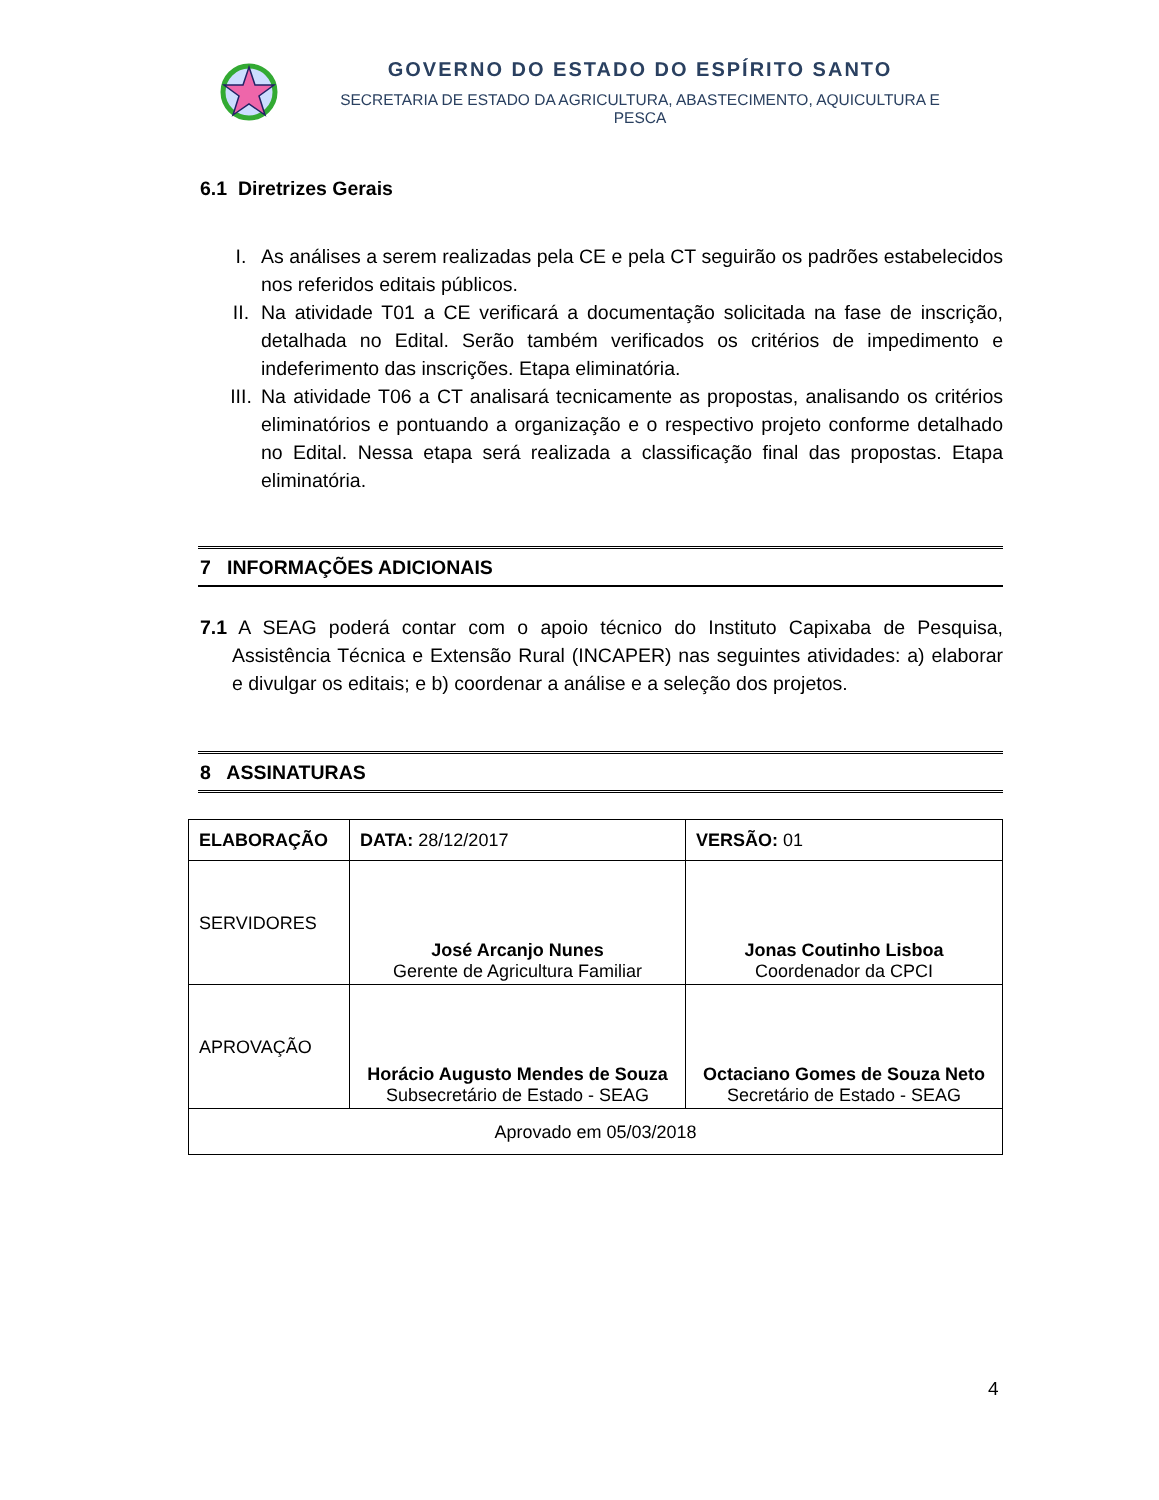GOVERNO DO ESTADO DO ESPÍRITO SANTO
SECRETARIA DE ESTADO DA AGRICULTURA, ABASTECIMENTO, AQUICULTURA E PESCA
6.1 Diretrizes Gerais
I. As análises a serem realizadas pela CE e pela CT seguirão os padrões estabelecidos nos referidos editais públicos.
II. Na atividade T01 a CE verificará a documentação solicitada na fase de inscrição, detalhada no Edital. Serão também verificados os critérios de impedimento e indeferimento das inscrições. Etapa eliminatória.
III. Na atividade T06 a CT analisará tecnicamente as propostas, analisando os critérios eliminatórios e pontuando a organização e o respectivo projeto conforme detalhado no Edital. Nessa etapa será realizada a classificação final das propostas. Etapa eliminatória.
7 INFORMAÇÕES ADICIONAIS
7.1 A SEAG poderá contar com o apoio técnico do Instituto Capixaba de Pesquisa, Assistência Técnica e Extensão Rural (INCAPER) nas seguintes atividades: a) elaborar e divulgar os editais; e b) coordenar a análise e a seleção dos projetos.
8 ASSINATURAS
| ELABORAÇÃO | DATA: 28/12/2017 | VERSÃO: 01 |
| SERVIDORES | José Arcanjo Nunes Gerente de Agricultura Familiar | Jonas Coutinho Lisboa Coordenador da CPCI |
| APROVAÇÃO | Horácio Augusto Mendes de Souza Subsecretário de Estado - SEAG | Octaciano Gomes de Souza Neto Secretário de Estado - SEAG |
| Aprovado em 05/03/2018 | | |
4